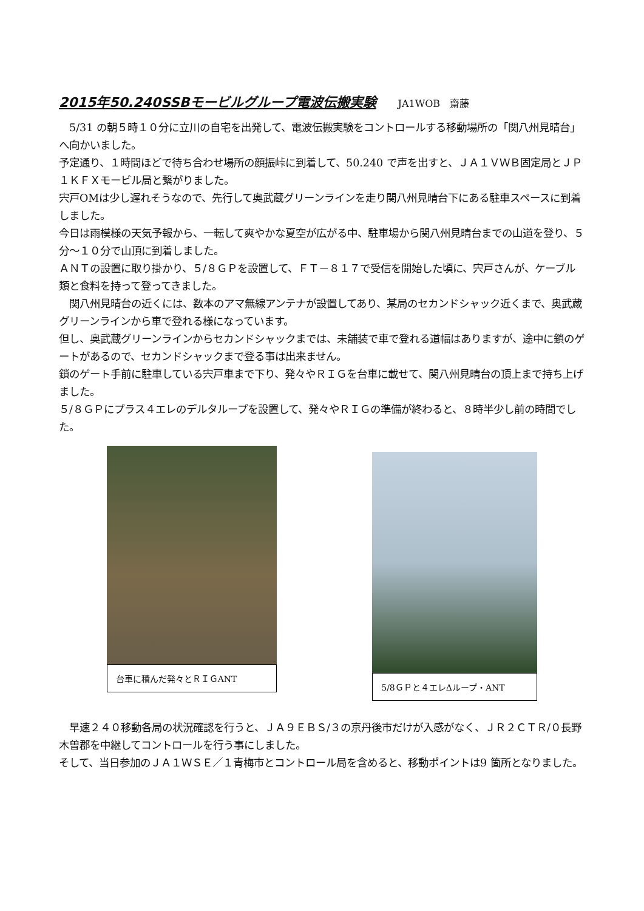2015年50.240SSBモービルグループ電波伝搬実験 JA1WOB　齋藤
　5/31 の朝５時１０分に立川の自宅を出発して、電波伝搬実験をコントロールする移動場所の「関八州見晴台」へ向かいました。
予定通り、１時間ほどで待ち合わせ場所の顔振峠に到着して、50.240 で声を出すと、ＪＡ１ＶＷＢ固定局とＪＰ１ＫＦＸモービル局と繋がりました。
宍戸OMは少し遅れそうなので、先行して奥武蔵グリーンラインを走り関八州見晴台下にある駐車スペースに到着しました。
今日は雨模様の天気予報から、一転して爽やかな夏空が広がる中、駐車場から関八州見晴台までの山道を登り、５分～１０分で山頂に到着しました。
ＡＮＴの設置に取り掛かり、５/８ＧＰを設置して、ＦＴ－８１７で受信を開始した頃に、宍戸さんが、ケーブル類と食料を持って登ってきました。
　関八州見晴台の近くには、数本のアマ無線アンテナが設置してあり、某局のセカンドシャック近くまで、奥武蔵グリーンラインから車で登れる様になっています。
但し、奥武蔵グリーンラインからセカンドシャックまでは、未舗装で車で登れる道幅はありますが、途中に鎖のゲートがあるので、セカンドシャックまで登る事は出来ません。
鎖のゲート手前に駐車している宍戸車まで下り、発々やＲＩＧを台車に載せて、関八州見晴台の頂上まで持ち上げました。
５/８ＧＰにプラス４エレのデルタループを設置して、発々やＲＩＧの準備が終わると、８時半少し前の時間でした。
台車に積んだ発々とＲＩＧANT 5/8ＧＰと４エレΔループ・ANT
　早速２４０移動各局の状況確認を行うと、ＪＡ９ＥＢＳ/３の京丹後市だけが入感がなく、ＪＲ２ＣＴＲ/０長野木曽郡を中継してコントロールを行う事にしました。
そして、当日参加のＪＡ１ＷＳＥ／１青梅市とコントロール局を含めると、移動ポイントは9 箇所となりました。